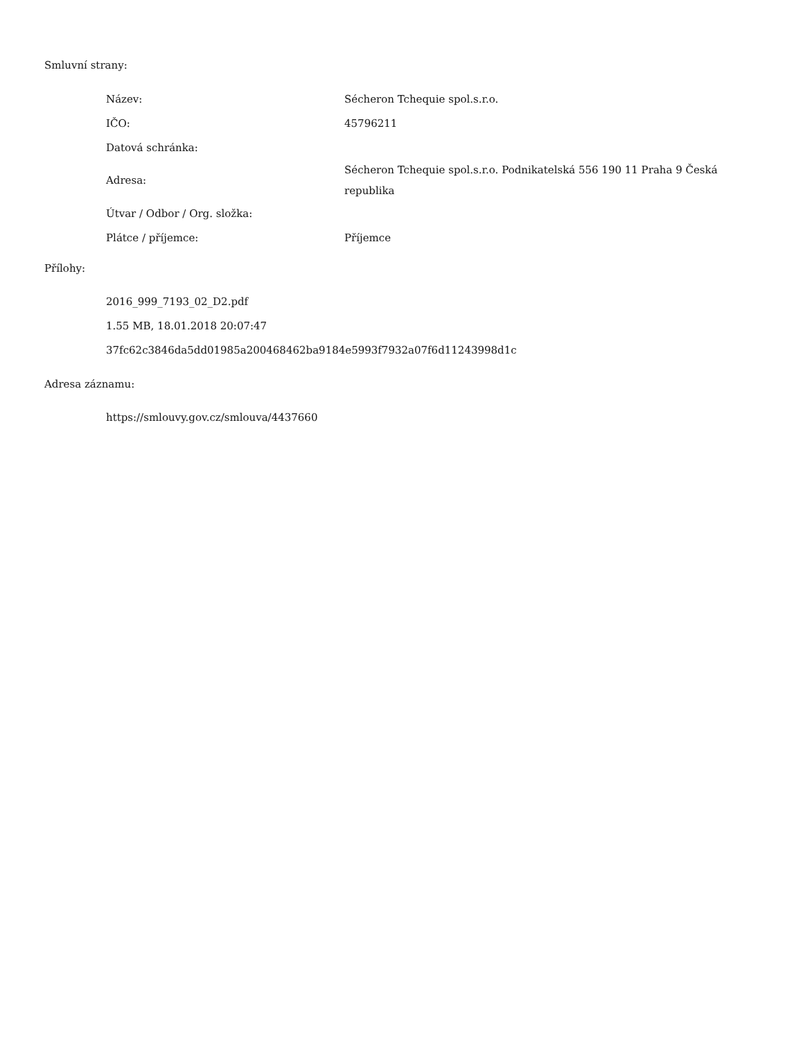Smluvní strany:
| Název: | Sécheron Tchequie spol.s.r.o. |
| IČO: | 45796211 |
| Datová schránka: | |
| Adresa: | Sécheron Tchequie spol.s.r.o. Podnikatelská 556 190 11 Praha 9 Česká republika |
| Útvar / Odbor / Org. složka: | |
| Plátce / příjemce: | Příjemce |
Přílohy:
2016_999_7193_02_D2.pdf
1.55 MB, 18.01.2018 20:07:47
37fc62c3846da5dd01985a200468462ba9184e5993f7932a07f6d11243998d1c
Adresa záznamu:
https://smlouvy.gov.cz/smlouva/4437660